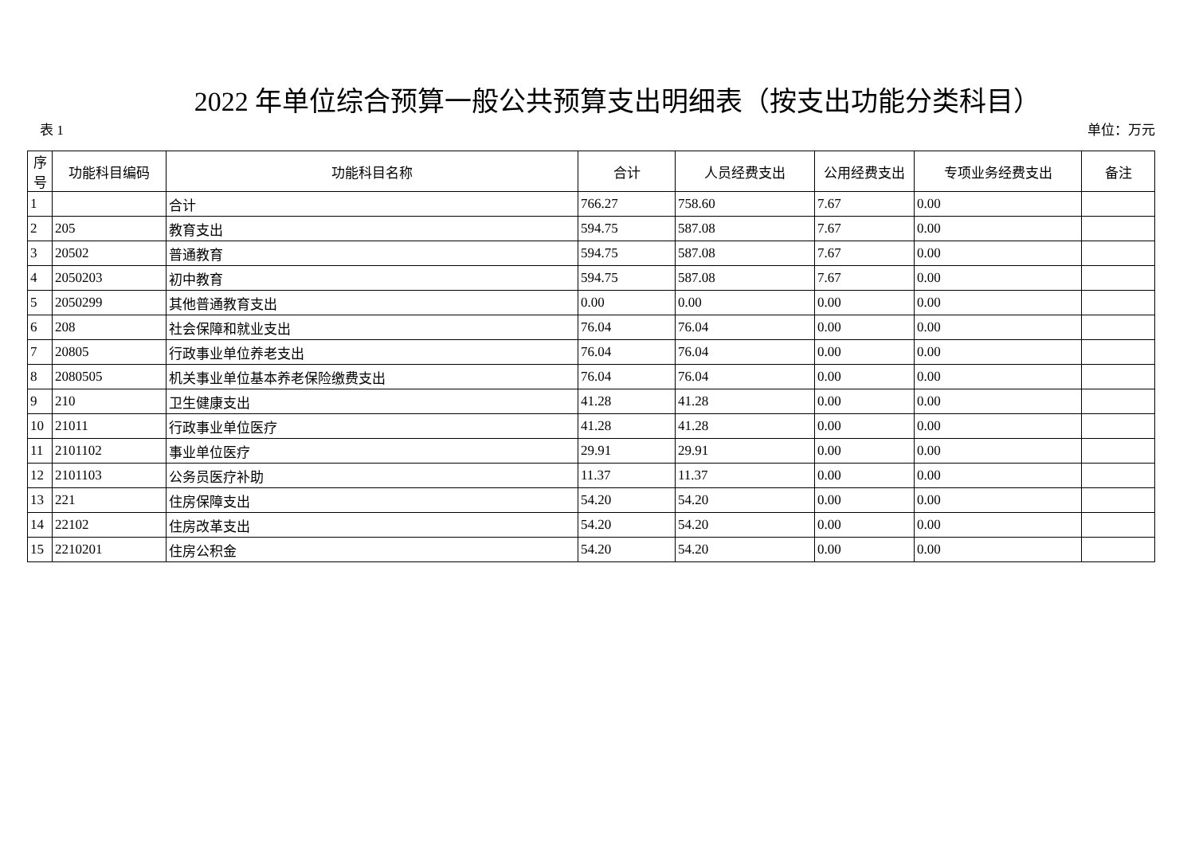2022 年单位综合预算一般公共预算支出明细表（按支出功能分类科目）
表 1 单位：万元
| 序号 | 功能科目编码 | 功能科目名称 | 合计 | 人员经费支出 | 公用经费支出 | 专项业务经费支出 | 备注 |
| --- | --- | --- | --- | --- | --- | --- | --- |
| 1 | | 合计 | 766.27 | 758.60 | 7.67 | 0.00 | |
| 2 | 205 | 教育支出 | 594.75 | 587.08 | 7.67 | 0.00 | |
| 3 | 20502 | 普通教育 | 594.75 | 587.08 | 7.67 | 0.00 | |
| 4 | 2050203 | 初中教育 | 594.75 | 587.08 | 7.67 | 0.00 | |
| 5 | 2050299 | 其他普通教育支出 | 0.00 | 0.00 | 0.00 | 0.00 | |
| 6 | 208 | 社会保障和就业支出 | 76.04 | 76.04 | 0.00 | 0.00 | |
| 7 | 20805 | 行政事业单位养老支出 | 76.04 | 76.04 | 0.00 | 0.00 | |
| 8 | 2080505 | 机关事业单位基本养老保险缴费支出 | 76.04 | 76.04 | 0.00 | 0.00 | |
| 9 | 210 | 卫生健康支出 | 41.28 | 41.28 | 0.00 | 0.00 | |
| 10 | 21011 | 行政事业单位医疗 | 41.28 | 41.28 | 0.00 | 0.00 | |
| 11 | 2101102 | 事业单位医疗 | 29.91 | 29.91 | 0.00 | 0.00 | |
| 12 | 2101103 | 公务员医疗补助 | 11.37 | 11.37 | 0.00 | 0.00 | |
| 13 | 221 | 住房保障支出 | 54.20 | 54.20 | 0.00 | 0.00 | |
| 14 | 22102 | 住房改革支出 | 54.20 | 54.20 | 0.00 | 0.00 | |
| 15 | 2210201 | 住房公积金 | 54.20 | 54.20 | 0.00 | 0.00 | |